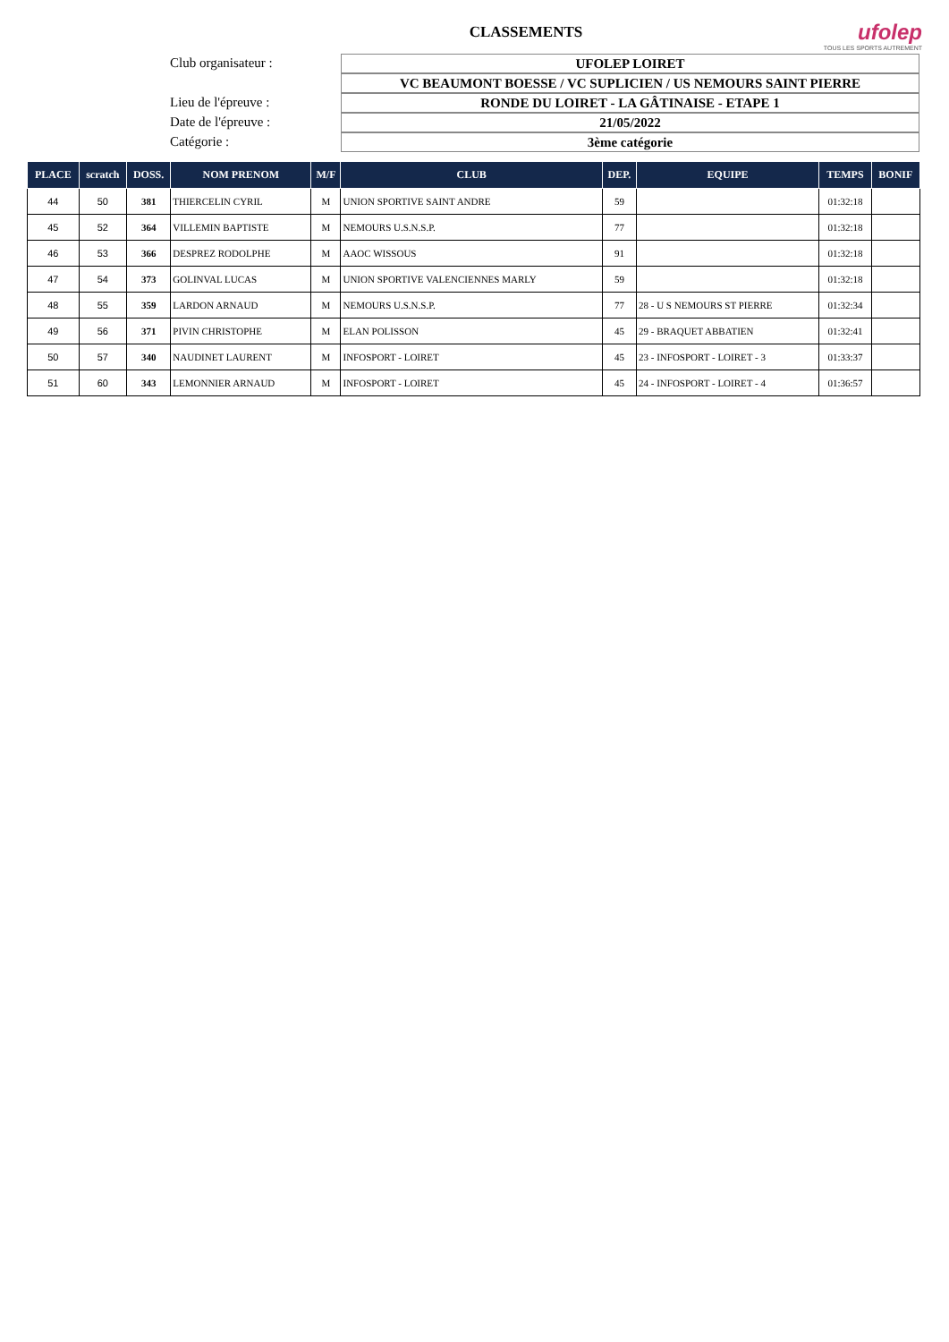CLASSEMENTS
ufolep
TOUS LES SPORTS AUTREMENT
Club organisateur :
UFOLEP LOIRET
VC BEAUMONT BOESSE / VC SUPLICIEN / US NEMOURS SAINT PIERRE
Lieu de l'épreuve :
RONDE DU LOIRET - LA GÂTINAISE - ETAPE 1
Date de l'épreuve :
21/05/2022
Catégorie :
3ème catégorie
| PLACE | scratch | DOSS. | NOM PRENOM | M/F | CLUB | DEP. | EQUIPE | TEMPS | BONIF |
| --- | --- | --- | --- | --- | --- | --- | --- | --- | --- |
| 44 | 50 | 381 | THIERCELIN CYRIL | M | UNION SPORTIVE SAINT ANDRE | 59 | | 01:32:18 | |
| 45 | 52 | 364 | VILLEMIN BAPTISTE | M | NEMOURS U.S.N.S.P. | 77 | | 01:32:18 | |
| 46 | 53 | 366 | DESPREZ RODOLPHE | M | AAOC WISSOUS | 91 | | 01:32:18 | |
| 47 | 54 | 373 | GOLINVAL LUCAS | M | UNION SPORTIVE VALENCIENNES MARLY | 59 | | 01:32:18 | |
| 48 | 55 | 359 | LARDON ARNAUD | M | NEMOURS U.S.N.S.P. | 77 | 28 - U S NEMOURS ST PIERRE | 01:32:34 | |
| 49 | 56 | 371 | PIVIN CHRISTOPHE | M | ELAN POLISSON | 45 | 29 - BRAQUET ABBATIEN | 01:32:41 | |
| 50 | 57 | 340 | NAUDINET LAURENT | M | INFOSPORT - LOIRET | 45 | 23 - INFOSPORT - LOIRET - 3 | 01:33:37 | |
| 51 | 60 | 343 | LEMONNIER ARNAUD | M | INFOSPORT - LOIRET | 45 | 24 - INFOSPORT - LOIRET - 4 | 01:36:57 | |